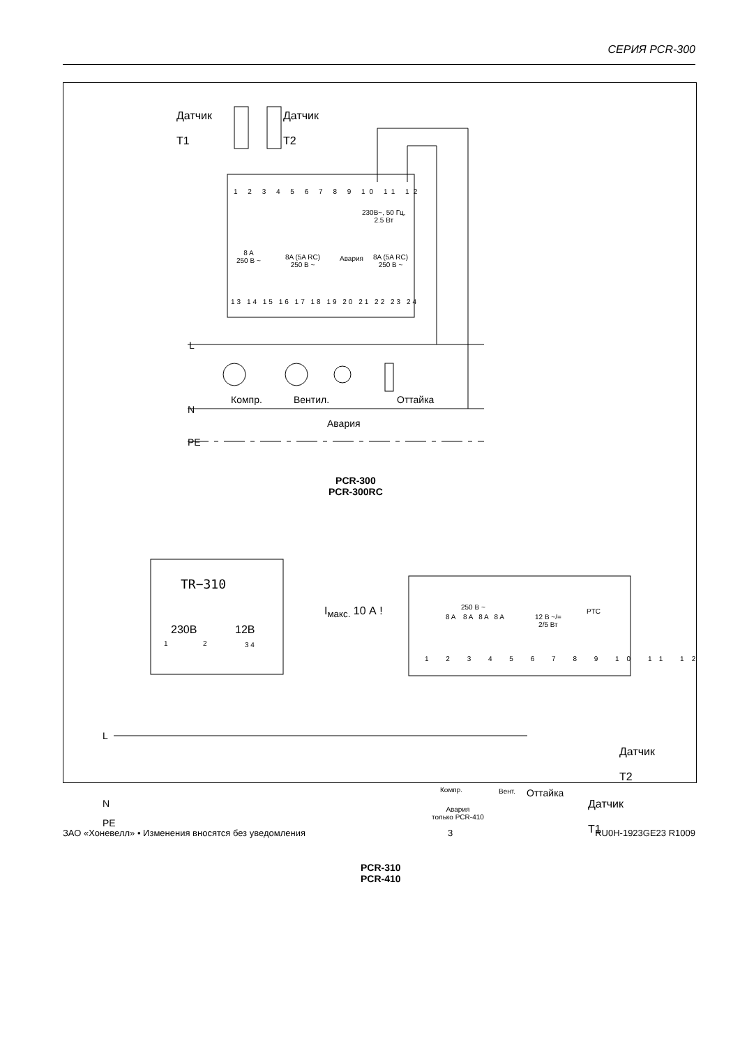СЕРИЯ PCR-300
Датчик
T1
Датчик
T2
1 2 3 4 5 6 7 8 9 10 11 12
230В~, 50 Гц,
2.5 Вт
8 A
250 В ~
8A (5A RC)
250 В ~
Авария
8A (5A RC)
250 В ~
13 14 15 16 17 18 19 20 21 22 23 24
L
Компр. Вентил. Оттайка
N
Авария
PE
PCR-300
PCR-300RC
TR−310
230В 12В
1 2 3 4
I<sub>макс.</sub> 10 А ! 250 В ~
8 A 8 A 8 A 8 A
12 В ~/=
2/5 Вт
PTC
1 2 3 4 5 6 7 8 9 10 11 12
L
N
Компр. Вент. Оттайка
Авария
только PCR-410
PE
Датчик
T2
Датчик
T1
PCR-310
PCR-410
ЗАО «Хоневелл» • Изменения вносятся без уведомления 3 RU0H-1923GE23 R1009